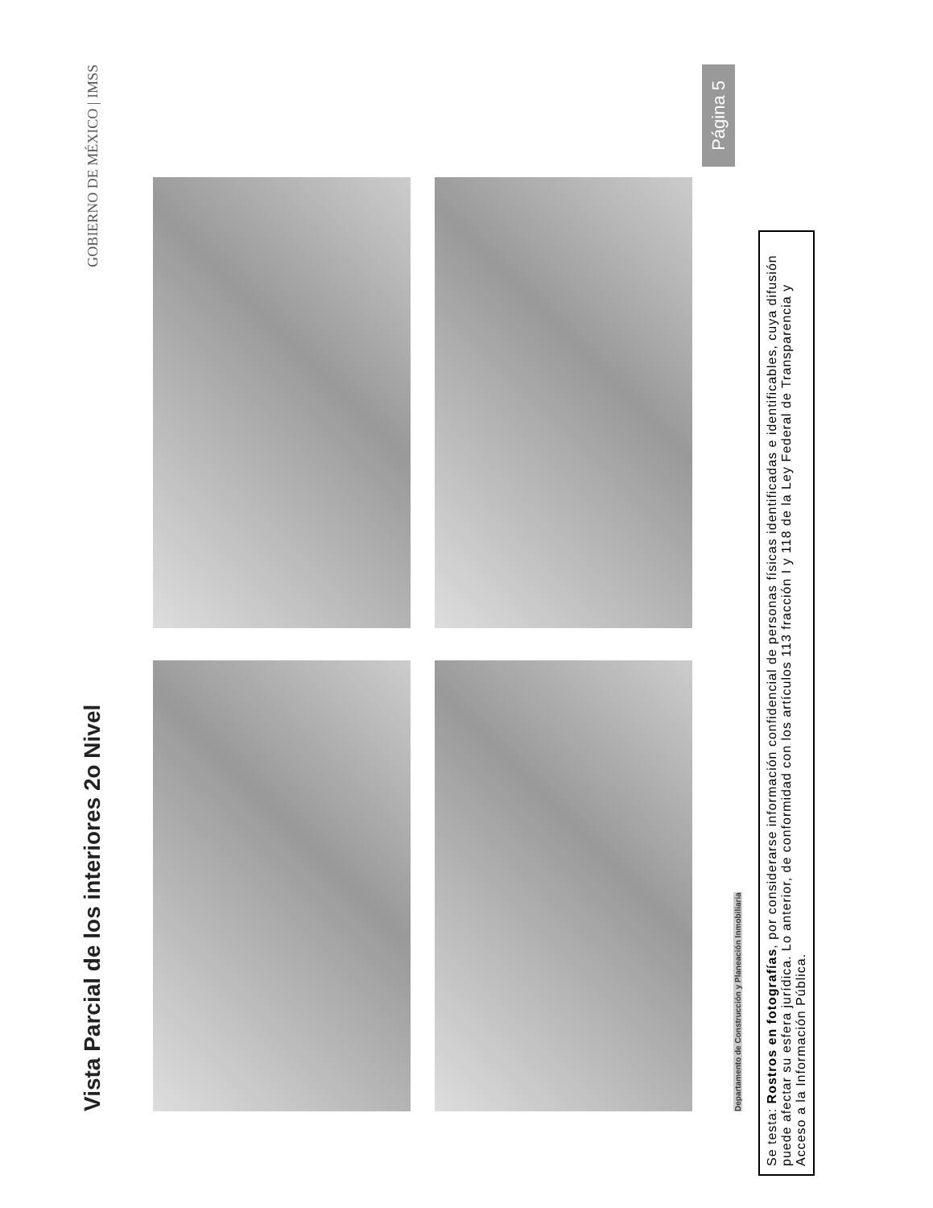Vista Parcial de los interiores 2o Nivel
GOBIERNO DE MÉXICO | IMSS
Página 5
Departamento de Construcción y Planeación Inmobiliaria
Se testa: Rostros en fotografías, por considerarse información confidencial de personas físicas identificadas e identificables, cuya difusión puede afectar su esfera jurídica. Lo anterior, de conformidad con los artículos 113 fracción I y 118 de la Ley Federal de Transparencia y Acceso a la Información Pública.